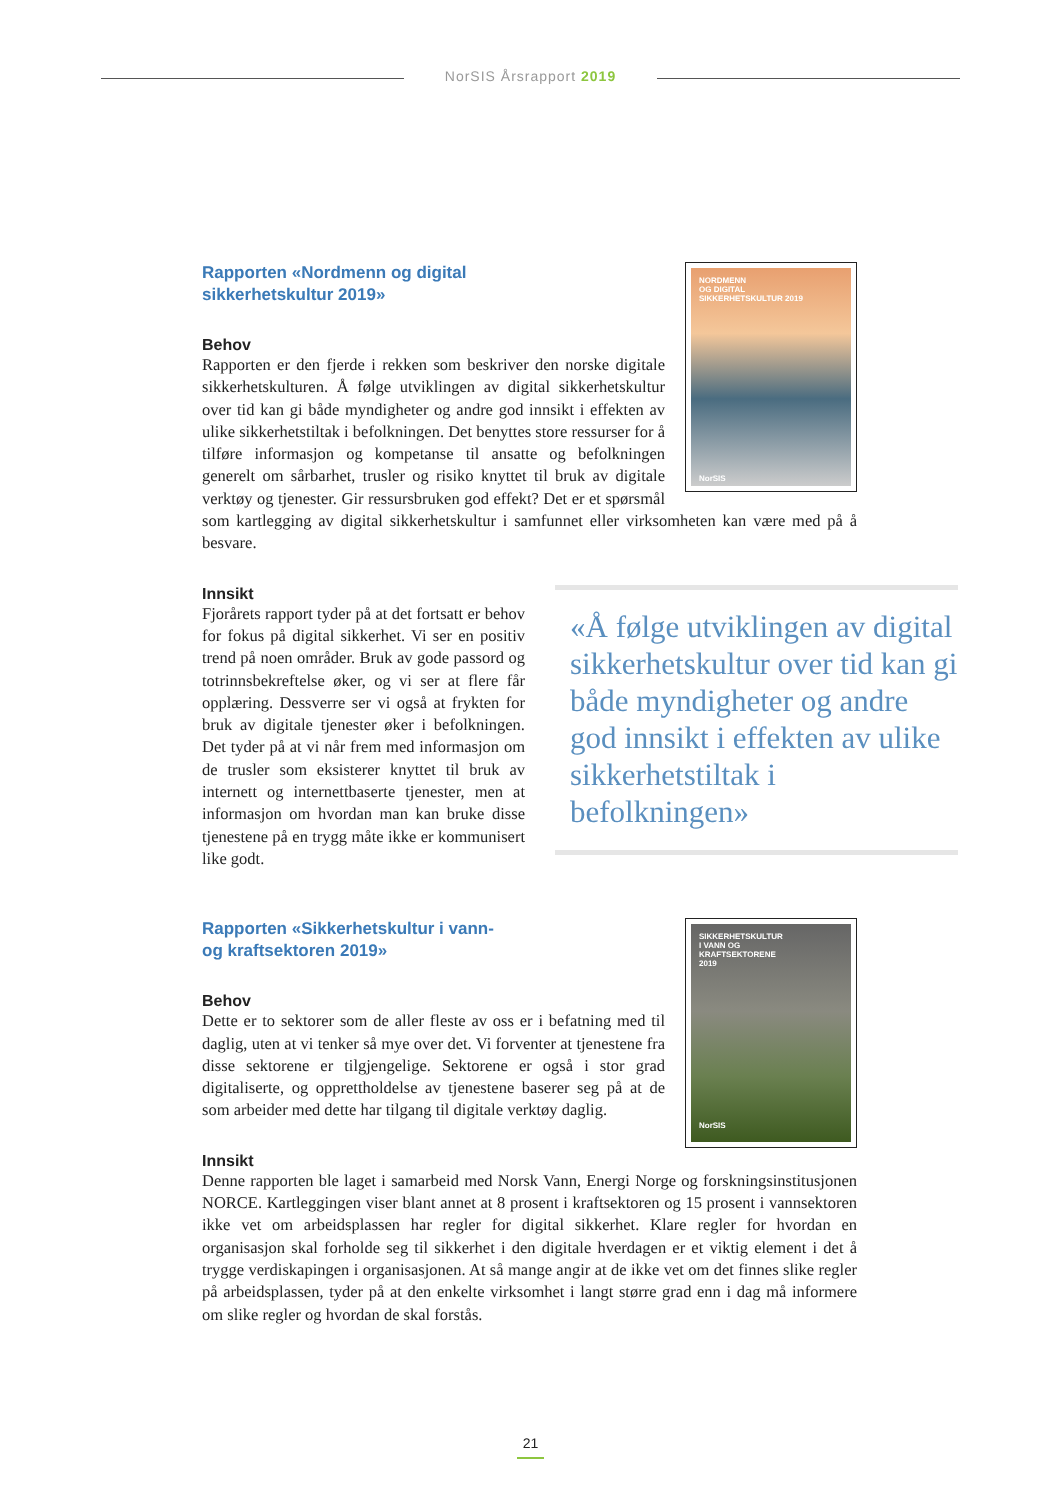NorSIS Årsrapport 2019
NORDMENN
OG DIGITAL
SIKKERHETSKULTUR 2019
NorSIS
Rapporten «Nordmenn og digital sikkerhetskultur 2019»
Behov
Rapporten er den fjerde i rekken som beskriver den norske digitale sikkerhetskulturen. Å følge utviklingen av digital sikkerhetskultur over tid kan gi både myndigheter og andre god innsikt i effekten av ulike sikkerhetstiltak i befolkningen. Det benyttes store ressurser for å tilføre informasjon og kompetanse til ansatte og befolkningen generelt om sårbarhet, trusler og risiko knyttet til bruk av digitale verktøy og tjenester. Gir ressursbruken god effekt? Det er et spørsmål som kartlegging av digital sikkerhetskultur i samfunnet eller virksomheten kan være med på å besvare.
«Å følge utviklingen av digital sikkerhetskultur over tid kan gi både myndigheter og andre god innsikt i effekten av ulike sikkerhetstiltak i befolkningen»
Innsikt
Fjorårets rapport tyder på at det fortsatt er behov for fokus på digital sikkerhet. Vi ser en positiv trend på noen områder. Bruk av gode passord og totrinnsbekreftelse øker, og vi ser at flere får opplæring. Dessverre ser vi også at frykten for bruk av digitale tjenester øker i befolkningen. Det tyder på at vi når frem med informasjon om de trusler som eksisterer knyttet til bruk av internett og internettbaserte tjenester, men at informasjon om hvordan man kan bruke disse tjenestene på en trygg måte ikke er kommunisert like godt.
SIKKERHETSKULTUR
I VANN OG
KRAFTSEKTORENE
2019
NorSIS
Rapporten «Sikkerhetskultur i vann- og kraftsektoren 2019»
Behov
Dette er to sektorer som de aller fleste av oss er i befatning med til daglig, uten at vi tenker så mye over det. Vi forventer at tjenestene fra disse sektorene er tilgjengelige. Sektorene er også i stor grad digitaliserte, og opprettholdelse av tjenestene baserer seg på at de som arbeider med dette har tilgang til digitale verktøy daglig.
Innsikt
Denne rapporten ble laget i samarbeid med Norsk Vann, Energi Norge og forskningsinstitusjonen NORCE. Kartleggingen viser blant annet at 8 prosent i kraftsektoren og 15 prosent i vannsektoren ikke vet om arbeidsplassen har regler for digital sikkerhet. Klare regler for hvordan en organisasjon skal forholde seg til sikkerhet i den digitale hverdagen er et viktig element i det å trygge verdiskapingen i organisasjonen. At så mange angir at de ikke vet om det finnes slike regler på arbeidsplassen, tyder på at den enkelte virksomhet i langt større grad enn i dag må informere om slike regler og hvordan de skal forstås.
21